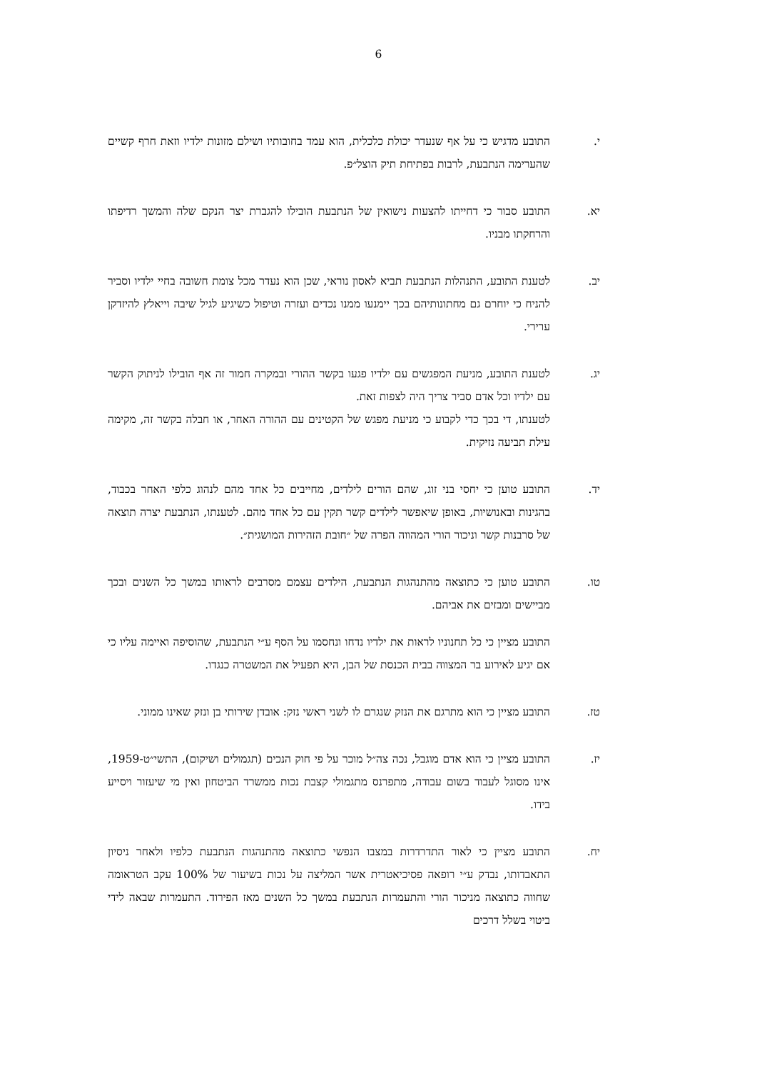6
י. התובע מדגיש כי על אף שנעדר יכולת כלכלית, הוא עמד בחובותיו ושילם מזונות ילדיו וזאת חרף קשיים שהערימה הנתבעת, לרבות בפתיחת תיק הוצל״פ.
יא. התובע סבור כי דחייתו להצעות נישואין של הנתבעת הובילו להגברת יצר הנקם שלה והמשך רדיפתו והרחקתו מבניו.
יב. לטענת התובע, התנהלות הנתבעת תביא לאסון נוראי, שכן הוא נעדר מכל צומת חשובה בחיי ילדיו וסביר להניח כי יוחרם גם מחתונותיהם בכך יימנעו ממנו נכדים ועזרה וטיפול כשיגיע לגיל שיבה וייאלץ להיזדקן ערירי.
יג. לטענת התובע, מניעת המפגשים עם ילדיו פגעו בקשר ההורי ובמקרה חמור זה אף הובילו לניתוק הקשר עם ילדיו וכל אדם סביר צריך היה לצפות זאת.
לטענתו, די בכך כדי לקבוע כי מניעת מפגש של הקטינים עם ההורה האחר, או חבלה בקשר זה, מקימה עילת תביעה נזיקית.
יד. התובע טוען כי יחסי בני זוג, שהם הורים לילדים, מחייבים כל אחד מהם לנהוג כלפי האחר בכבוד, בהגינות ובאנושיות, באופן שיאפשר לילדים קשר תקין עם כל אחד מהם. לטענתו, הנתבעת יצרה תוצאה של סרבנות קשר וניכור הורי המהווה הפרה של ״חובת הזהירות המושגית״.
טו. התובע טוען כי כתוצאה מהתנהגות הנתבעת, הילדים עצמם מסרבים לראותו במשך כל השנים ובכך מביישים ומבזים את אביהם.
התובע מציין כי כל תחנוניו לראות את ילדיו נדחו ונחסמו על הסף ע״י הנתבעת, שהוסיפה ואיימה עליו כי אם יגיע לאירוע בר המצווה בבית הכנסת של הבן, היא תפעיל את המשטרה כנגדו.
טז. התובע מציין כי הוא מתרגם את הנזק שנגרם לו לשני ראשי נזק: אובדן שירותי בן ונזק שאינו ממוני.
יז. התובע מציין כי הוא אדם מוגבל, נכה צה״ל מוכר על פי חוק הנכים (תגמולים ושיקום), התשי״ט-1959, אינו מסוגל לעבוד בשום עבודה, מתפרנס מתגמולי קצבת נכות ממשרד הביטחון ואין מי שיעזור ויסייע בידו.
יח. התובע מציין כי לאור התדרדרות במצבו הנפשי כתוצאה מהתנהגות הנתבעת כלפיו ולאחר ניסיון התאבדותו, נבדק ע״י רופאה פסיכיאטרית אשר המליצה על נכות בשיעור של 100% עקב הטראומה שחווה כתוצאה מניכור הורי והתעמרות הנתבעת במשך כל השנים מאז הפירוד. התעמרות שבאה לידי ביטוי בשלל דרכים